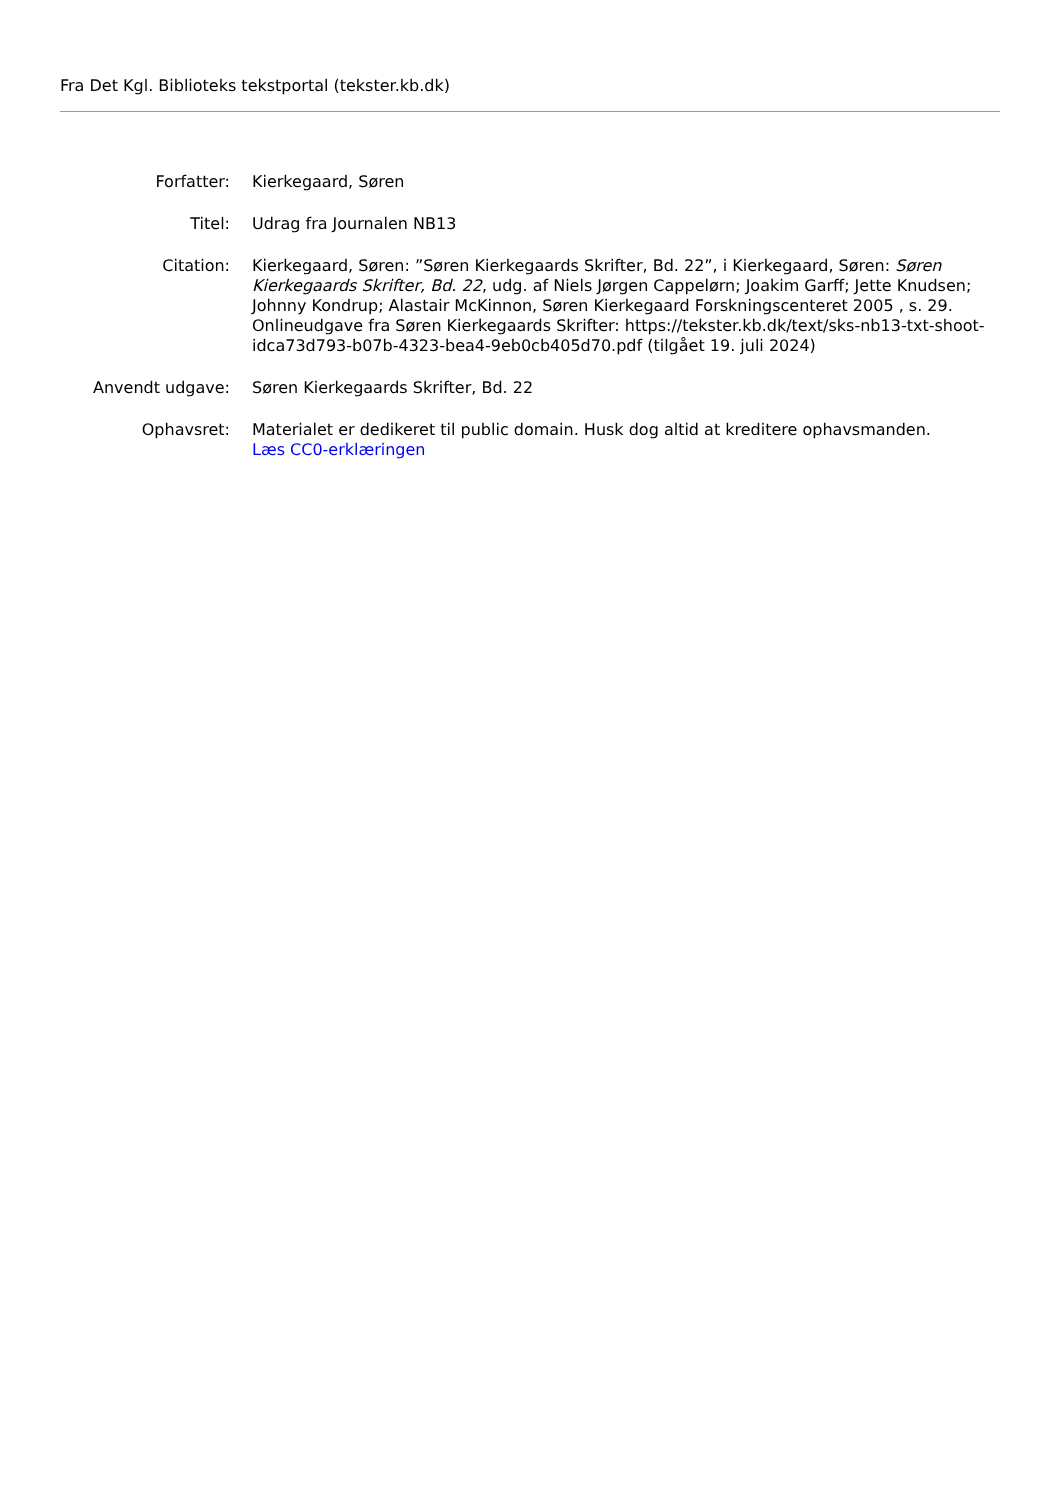Fra Det Kgl. Biblioteks tekstportal (tekster.kb.dk)
| Forfatter: | Kierkegaard, Søren |
| Titel: | Udrag fra Journalen NB13 |
| Citation: | Kierkegaard, Søren: ”Søren Kierkegaards Skrifter, Bd. 22”, i Kierkegaard, Søren: Søren Kierkegaards Skrifter, Bd. 22 , udg. af Niels Jørgen Cappelørn; Joakim Garff; Jette Knudsen; Johnny Kondrup; Alastair McKinnon, Søren Kierkegaard Forskningscenteret 2005 , s. 29. Onlineudgave fra Søren Kierkegaards Skrifter: https://tekster.kb.dk/text/sks-nb13-txt-shoot-idca73d793-b07b-4323-bea4-9eb0cb405d70.pdf (tilgået 19. juli 2024) |
| Anvendt udgave: | Søren Kierkegaards Skrifter, Bd. 22 |
| Ophavsret: | Materialet er dedikeret til public domain. Husk dog altid at kreditere ophavsmanden. Læs CC0-erklæringen |